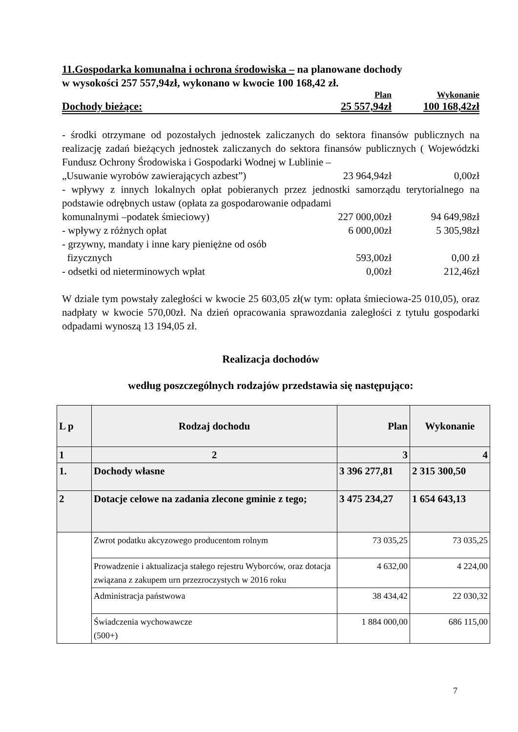11.Gospodarka komunalna i ochrona środowiska – na planowane dochody
w wysokości 257 557,94zł, wykonano w kwocie 100 168,42 zł.
Plan Wykonanie
Dochody bieżące: 25 557,94zł 100 168,42zł
- środki otrzymane od pozostałych jednostek zaliczanych do sektora finansów publicznych na realizację zadań bieżących jednostek zaliczanych do sektora finansów publicznych ( Wojewódzki Fundusz Ochrony Środowiska i Gospodarki Wodnej w Lublinie –
„Usuwanie wyrobów zawierających azbest”) 23 964,94zł 0,00zł
- wpływy z innych lokalnych opłat pobieranych przez jednostki samorządu terytorialnego na podstawie odrębnych ustaw (opłata za gospodarowanie odpadami
komunalnymi –podatek śmieciowy) 227 000,00zł 94 649,98zł
- wpływy z różnych opłat 6 000,00zł 5 305,98zł
- grzywny, mandaty i inne kary pieniężne od osób
fizycznych 593,00zł 0,00 zł
- odsetki od nieterminowych wpłat 0,00zł 212,46zł
W dziale tym powstały zaległości w kwocie 25 603,05 zł(w tym: opłata śmieciowa-25 010,05), oraz nadpłaty w kwocie 570,00zł. Na dzień opracowania sprawozdania zaległości z tytułu gospodarki odpadami wynoszą 13 194,05 zł.
Realizacja dochodów
według poszczególnych rodzajów przedstawia się następująco:
| L p | Rodzaj dochodu | Plan | Wykonanie |
| --- | --- | --- | --- |
| 1 | 2 | 3 | 4 |
| 1. | Dochody własne | 3 396 277,81 | 2 315 300,50 |
| 2 | Dotacje celowe na zadania zlecone gminie z tego; | 3 475 234,27 | 1 654 643,13 |
| | Zwrot podatku akcyzowego producentom rolnym | 73 035,25 | 73 035,25 |
| | Prowadzenie i aktualizacja stałego rejestru Wyborców, oraz dotacja związana z zakupem urn przezroczystych w 2016 roku | 4 632,00 | 4 224,00 |
| | Administracja państwowa | 38 434,42 | 22 030,32 |
| | Świadczenia wychowawcze (500+) | 1 884 000,00 | 686 115,00 |
7